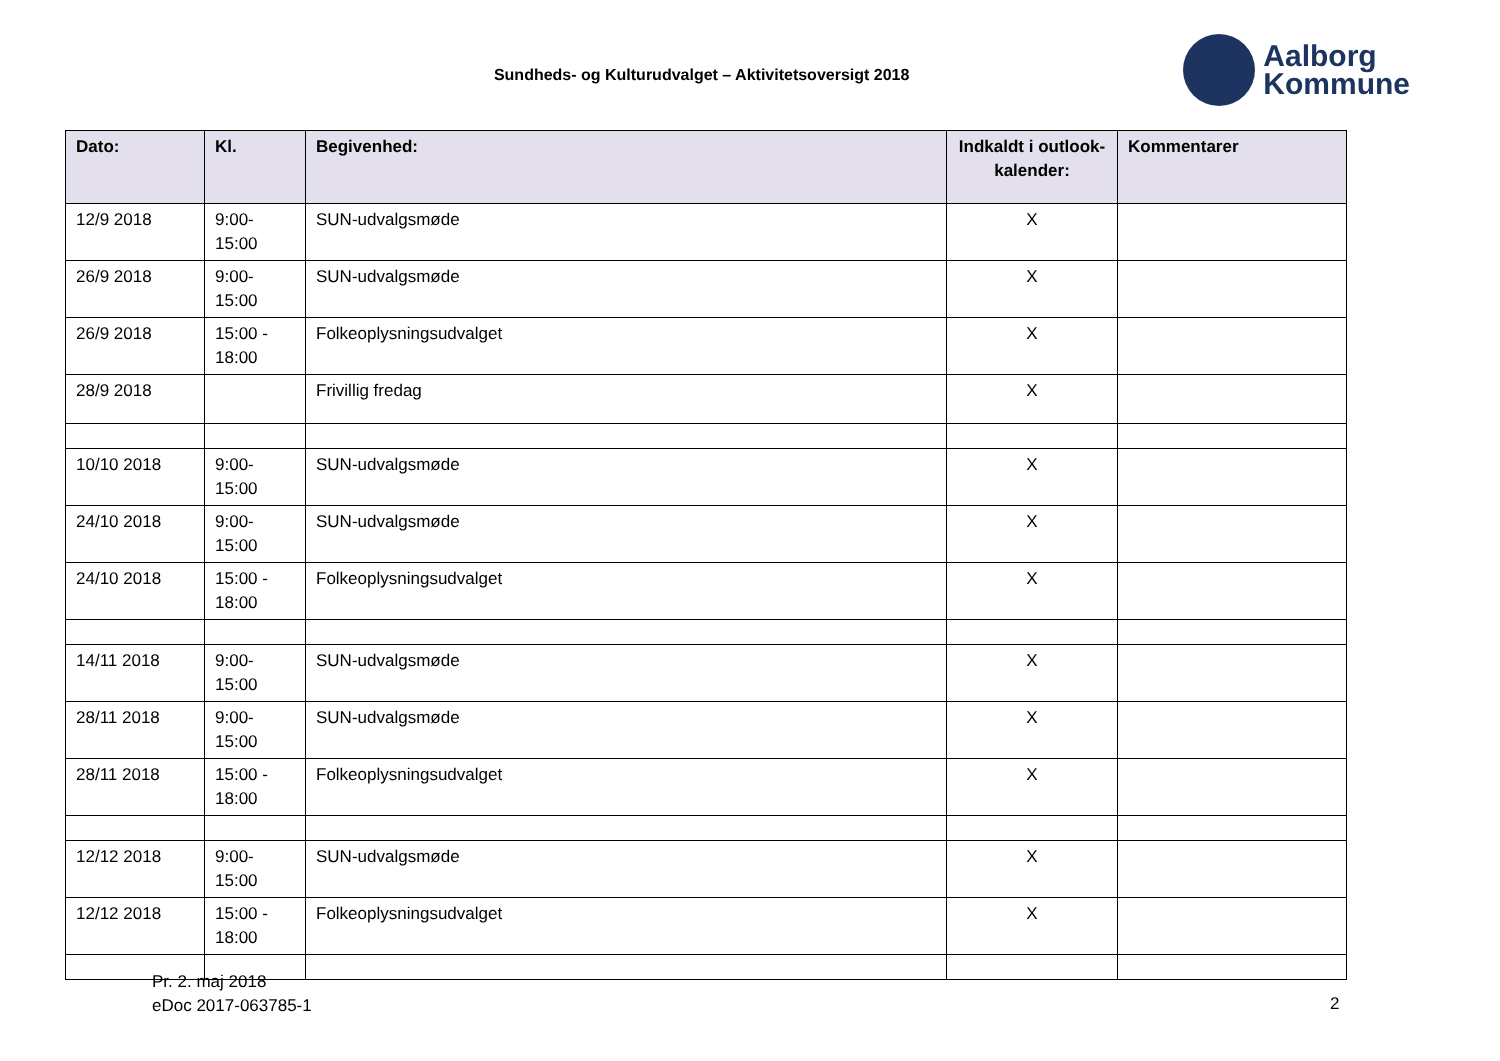Sundheds- og Kulturudvalget – Aktivitetsoversigt 2018
Aalborg
Kommune
| Dato: | Kl. | Begivenhed: | Indkaldt i outlook-kalender: | Kommentarer |
| --- | --- | --- | --- | --- |
| 12/9 2018 | 9:00- 15:00 | SUN-udvalgsmøde | X | |
| 26/9 2018 | 9:00- 15:00 | SUN-udvalgsmøde | X | |
| 26/9 2018 | 15:00 - 18:00 | Folkeoplysningsudvalget | X | |
| 28/9 2018 | | Frivillig fredag | X | |
| 10/10 2018 | 9:00- 15:00 | SUN-udvalgsmøde | X | |
| 24/10 2018 | 9:00- 15:00 | SUN-udvalgsmøde | X | |
| 24/10 2018 | 15:00 - 18:00 | Folkeoplysningsudvalget | X | |
| 14/11 2018 | 9:00- 15:00 | SUN-udvalgsmøde | X | |
| 28/11 2018 | 9:00- 15:00 | SUN-udvalgsmøde | X | |
| 28/11 2018 | 15:00 - 18:00 | Folkeoplysningsudvalget | X | |
| 12/12 2018 | 9:00- 15:00 | SUN-udvalgsmøde | X | |
| 12/12 2018 | 15:00 - 18:00 | Folkeoplysningsudvalget | X | |
Pr. 2. maj 2018
eDoc 2017-063785-1
2